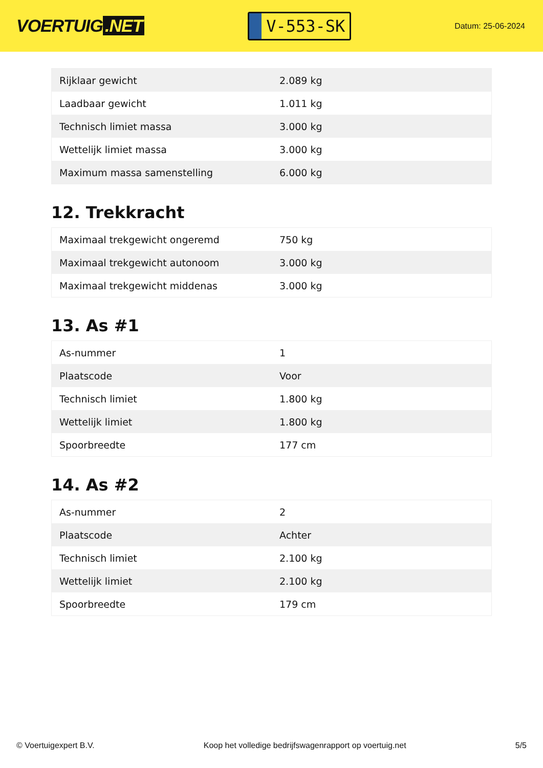VOERTUIG.NET
V-553-SK
Datum: 25-06-2024
| Rijklaar gewicht | 2.089 kg |
| Laadbaar gewicht | 1.011 kg |
| Technisch limiet massa | 3.000 kg |
| Wettelijk limiet massa | 3.000 kg |
| Maximum massa samenstelling | 6.000 kg |
12. Trekkracht
| Maximaal trekgewicht ongeremd | 750 kg |
| Maximaal trekgewicht autonoom | 3.000 kg |
| Maximaal trekgewicht middenas | 3.000 kg |
13. As #1
| As-nummer | 1 |
| Plaatscode | Voor |
| Technisch limiet | 1.800 kg |
| Wettelijk limiet | 1.800 kg |
| Spoorbreedte | 177 cm |
14. As #2
| As-nummer | 2 |
| Plaatscode | Achter |
| Technisch limiet | 2.100 kg |
| Wettelijk limiet | 2.100 kg |
| Spoorbreedte | 179 cm |
© Voertuigexpert B.V. Koop het volledige bedrijfswagenrapport op voertuig.net 5/5